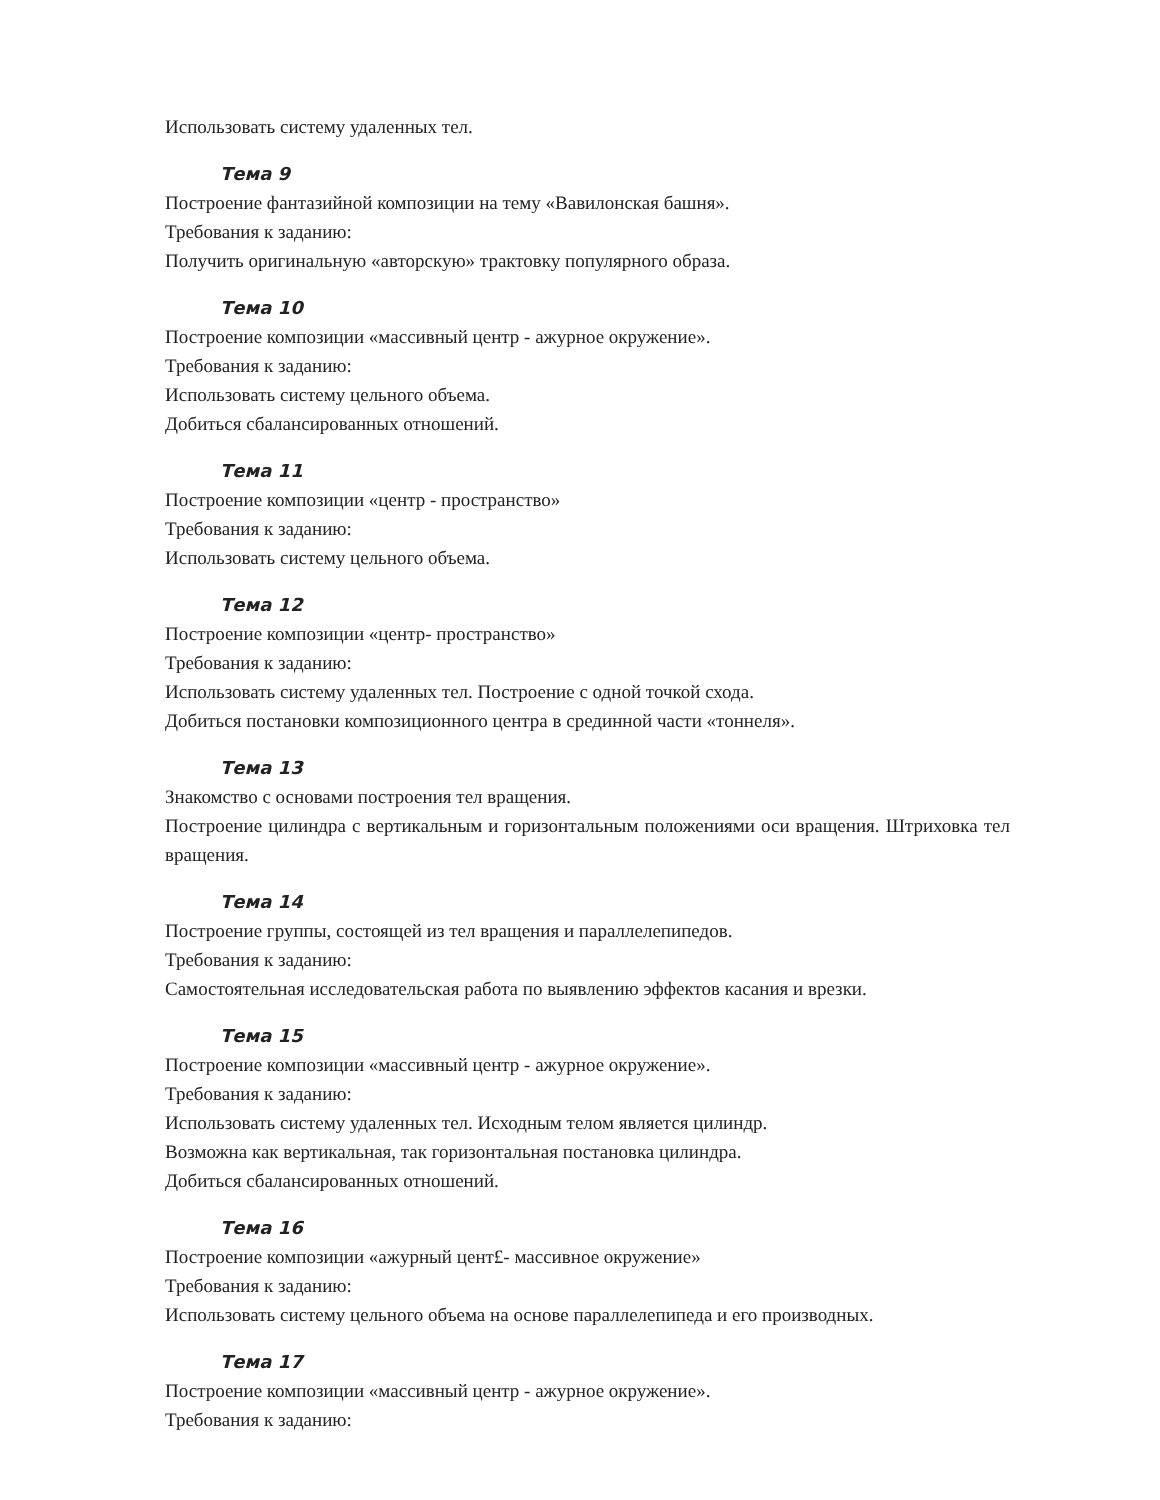Использовать систему удаленных тел.
Тема 9
Построение фантазийной композиции на тему «Вавилонская башня».
Требования к заданию:
Получить оригинальную «авторскую» трактовку популярного образа.
Тема 10
Построение композиции «массивный центр - ажурное окружение».
Требования к заданию:
Использовать систему цельного объема.
Добиться сбалансированных отношений.
Тема 11
Построение композиции «центр - пространство»
Требования к заданию:
Использовать систему цельного объема.
Тема 12
Построение композиции «центр- пространство»
Требования к заданию:
Использовать систему удаленных тел. Построение с одной точкой схода.
Добиться постановки композиционного центра в срединной части «тоннеля».
Тема 13
Знакомство с основами построения тел вращения.
Построение цилиндра с вертикальным и горизонтальным положениями оси вращения. Штриховка тел вращения.
Тема 14
Построение группы, состоящей из тел вращения и параллелепипедов.
Требования к заданию:
Самостоятельная исследовательская работа по выявлению эффектов касания и врезки.
Тема 15
Построение композиции «массивный центр - ажурное окружение».
Требования к заданию:
Использовать систему удаленных тел. Исходным телом является цилиндр.
Возможна как вертикальная, так горизонтальная постановка цилиндра.
Добиться сбалансированных отношений.
Тема 16
Построение композиции «ажурный цент£- массивное окружение»
Требования к заданию:
Использовать систему цельного объема на основе параллелепипеда и его производных.
Тема 17
Построение композиции «массивный центр - ажурное окружение».
Требования к заданию: